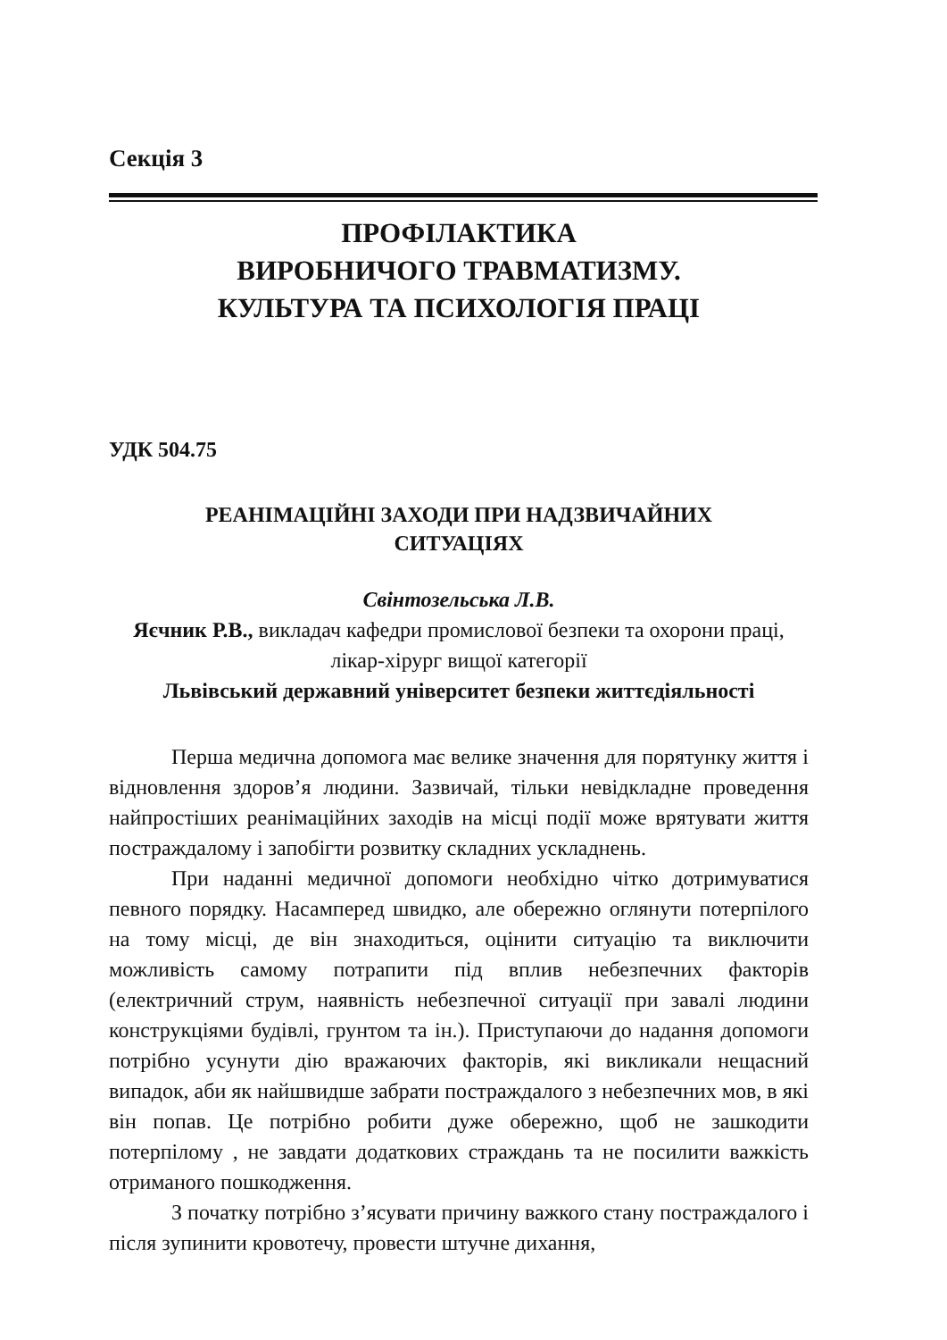Секція 3
ПРОФІЛАКТИКА
ВИРОБНИЧОГО ТРАВМАТИЗМУ.
КУЛЬТУРА ТА ПСИХОЛОГІЯ ПРАЦІ
УДК 504.75
РЕАНІМАЦІЙНІ ЗАХОДИ ПРИ НАДЗВИЧАЙНИХ
СИТУАЦІЯХ
Свінтозельська Л.В.
Яєчник Р.В., викладач кафедри промислової безпеки та охорони праці, лікар-хірург вищої категорії
Львівський державний університет безпеки життєдіяльності
Перша медична допомога має велике значення для порятунку життя і відновлення здоров’я людини. Зазвичай, тільки невідкладне проведення найпростіших реанімаційних заходів на місці події може врятувати життя постраждалому і запобігти розвитку складних ускладнень.
При наданні медичної допомоги необхідно чітко дотримуватися певного порядку. Насамперед швидко, але обережно оглянути потерпілого на тому місці, де він знаходиться, оцінити ситуацію та виключити можливість самому потрапити під вплив небезпечних факторів (електричний струм, наявність небезпечної ситуації при завалі людини конструкціями будівлі, грунтом та ін.). Приступаючи до надання допомоги потрібно усунути дію вражаючих факторів, які викликали нещасний випадок, аби як найшвидше забрати постраждалого з небезпечних мов, в які він попав. Це потрібно робити дуже обережно, щоб не зашкодити потерпілому , не завдати додаткових страждань та не посилити важкість отриманого пошкодження.
З початку потрібно з’ясувати причину важкого стану постраждалого і після зупинити кровотечу, провести штучне дихання,